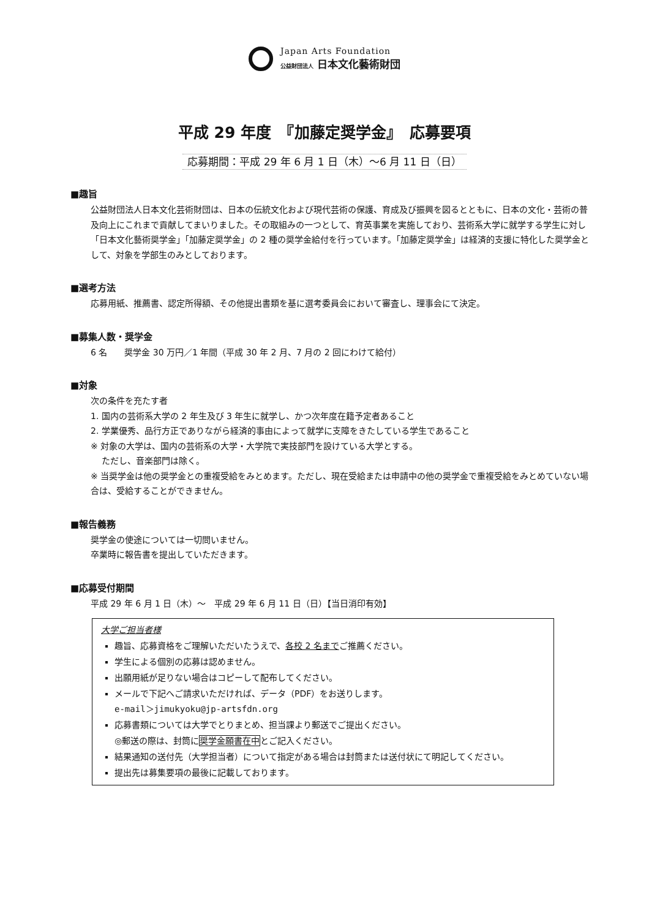Japan Arts Foundation
公益財団法人 日本文化藝術財団
平成 29 年度　『加藤定奨学金』　応募要項
応募期間：平成 29 年 6 月 1 日（木）～6 月 11 日（日）
■趣旨
公益財団法人日本文化芸術財団は、日本の伝統文化および現代芸術の保護、育成及び振興を図るとともに、日本の文化・芸術の普及向上にこれまで貢献してまいりました。その取組みの一つとして、育英事業を実施しており、芸術系大学に就学する学生に対し「日本文化藝術奨学金」「加藤定奨学金」の 2 種の奨学金給付を行っています。「加藤定奨学金」は経済的支援に特化した奨学金として、対象を学部生のみとしております。
■選考方法
応募用紙、推薦書、認定所得額、その他提出書類を基に選考委員会において審査し、理事会にて決定。
■募集人数・奨学金
6 名　　奨学金 30 万円／1 年間（平成 30 年 2 月、7 月の 2 回にわけて給付）
■対象
次の条件を充たす者
1. 国内の芸術系大学の 2 年生及び 3 年生に就学し、かつ次年度在籍予定者あること
2. 学業優秀、品行方正でありながら経済的事由によって就学に支障をきたしている学生であること
※ 対象の大学は、国内の芸術系の大学・大学院で実技部門を設けている大学とする。
　 ただし、音楽部門は除く。
※ 当奨学金は他の奨学金との重複受給をみとめます。ただし、現在受給または申請中の他の奨学金で重複受給をみとめていない場合は、受給することができません。
■報告義務
奨学金の使途については一切問いません。
卒業時に報告書を提出していただきます。
■応募受付期間
平成 29 年 6 月 1 日（木）～　平成 29 年 6 月 11 日（日）【当日消印有効】
大学ご担当者様
趣旨、応募資格をご理解いただいたうえで、各校 2 名までご推薦ください。
学生による個別の応募は認めません。
出願用紙が足りない場合はコピーして配布してください。
メールで下記へご請求いただければ、データ（PDF）をお送りします。
e-mail＞jimukyoku@jp-artsfdn.org
応募書類については大学でとりまとめ、担当課より郵送でご提出ください。
◎郵送の際は、封筒に奨学金願書在中とご記入ください。
結果通知の送付先（大学担当者）について指定がある場合は封筒または送付状にて明記してください。
提出先は募集要項の最後に記載しております。